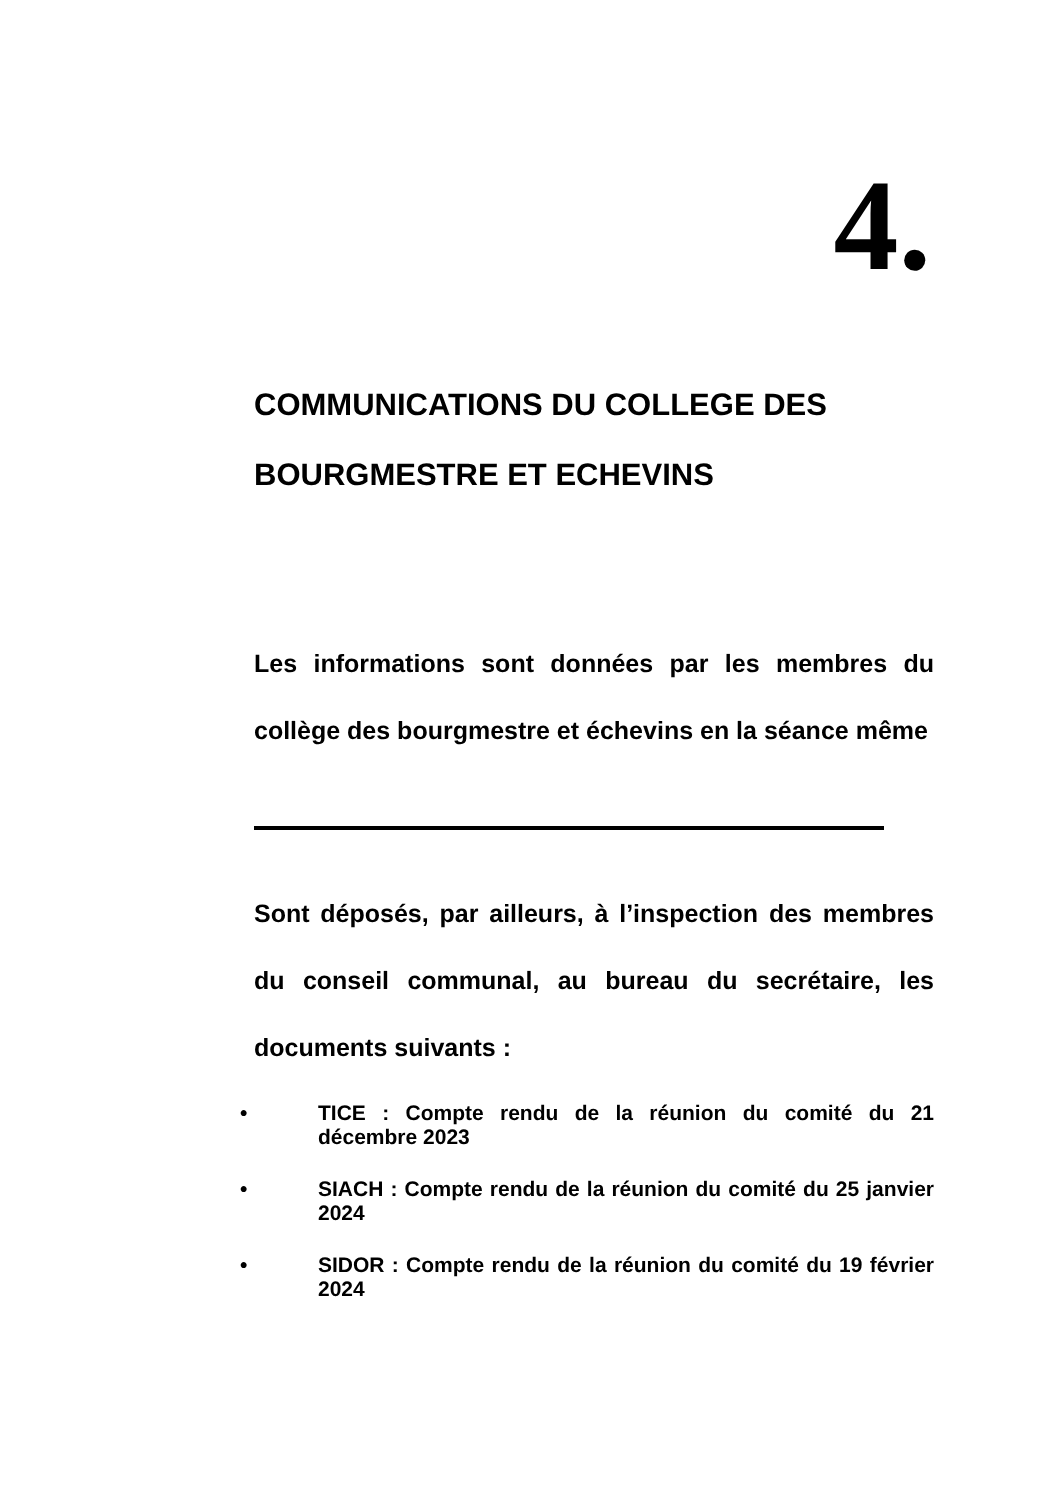4.
COMMUNICATIONS DU COLLEGE DES BOURGMESTRE ET ECHEVINS
Les informations sont données par les membres du collège des bourgmestre et échevins en la séance même
Sont déposés, par ailleurs, à l’inspection des membres du conseil communal, au bureau du secrétaire, les documents suivants :
• TICE : Compte rendu de la réunion du comité du 21 décembre 2023
• SIACH : Compte rendu de la réunion du comité du 25 janvier 2024
• SIDOR : Compte rendu de la réunion du comité du 19 février 2024